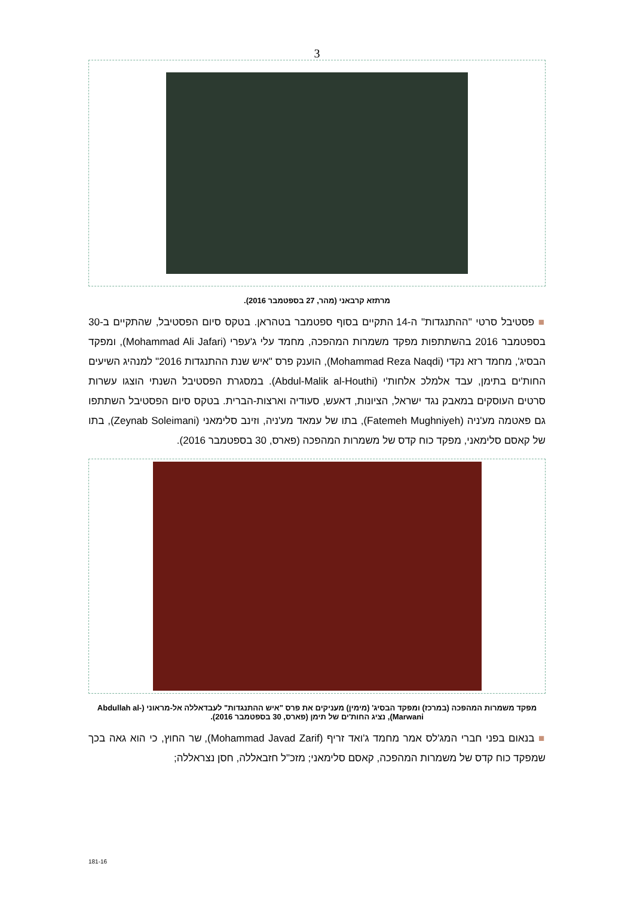3
מרתזא קרבאני (מהר, 27 בספטמבר 2016).
■ פסטיבל סרטי "ההתנגדות" ה-14 התקיים בסוף ספטמבר בטהראן. בטקס סיום הפסטיבל, שהתקיים ב-30 בספטמבר 2016 בהשתתפות מפקד משמרות המהפכה, מחמד עלי ג'עפרי (Mohammad Ali Jafari), ומפקד הבסיג', מחמד רזא נקדי (Mohammad Reza Naqdi), הוענק פרס "איש שנת ההתנגדות 2016" למנהיג השיעים החות'ים בתימן, עבד אלמלכ אלחות'י (Abdul-Malik al-Houthi). במסגרת הפסטיבל השנתי הוצגו עשרות סרטים העוסקים במאבק נגד ישראל, הציונות, דאעש, סעודיה וארצות-הברית. בטקס סיום הפסטיבל השתתפו גם פאטמה מע'ניה (Fatemeh Mughniyeh), בתו של עמאד מע'ניה, וזינב סלימאני (Zeynab Soleimani), בתו של קאסם סלימאני, מפקד כוח קדס של משמרות המהפכה (פארס, 30 בספטמבר 2016).
מפקד משמרות המהפכה (במרכז) ומפקד הבסיג' (מימין) מעניקים את פרס "איש ההתנגדות" לעבדאללה אל-מראוני (Abdullah al-Marwani), נציג החות'ים של תימן (פארס, 30 בספטמבר 2016).
■ בנאום בפני חברי המג'לס אמר מחמד ג'ואד זריף (Mohammad Javad Zarif), שר החוץ, כי הוא גאה בכך שמפקד כוח קדס של משמרות המהפכה, קאסם סלימאני; מזכ"ל חזבאללה, חסן נצראללה;
181-16